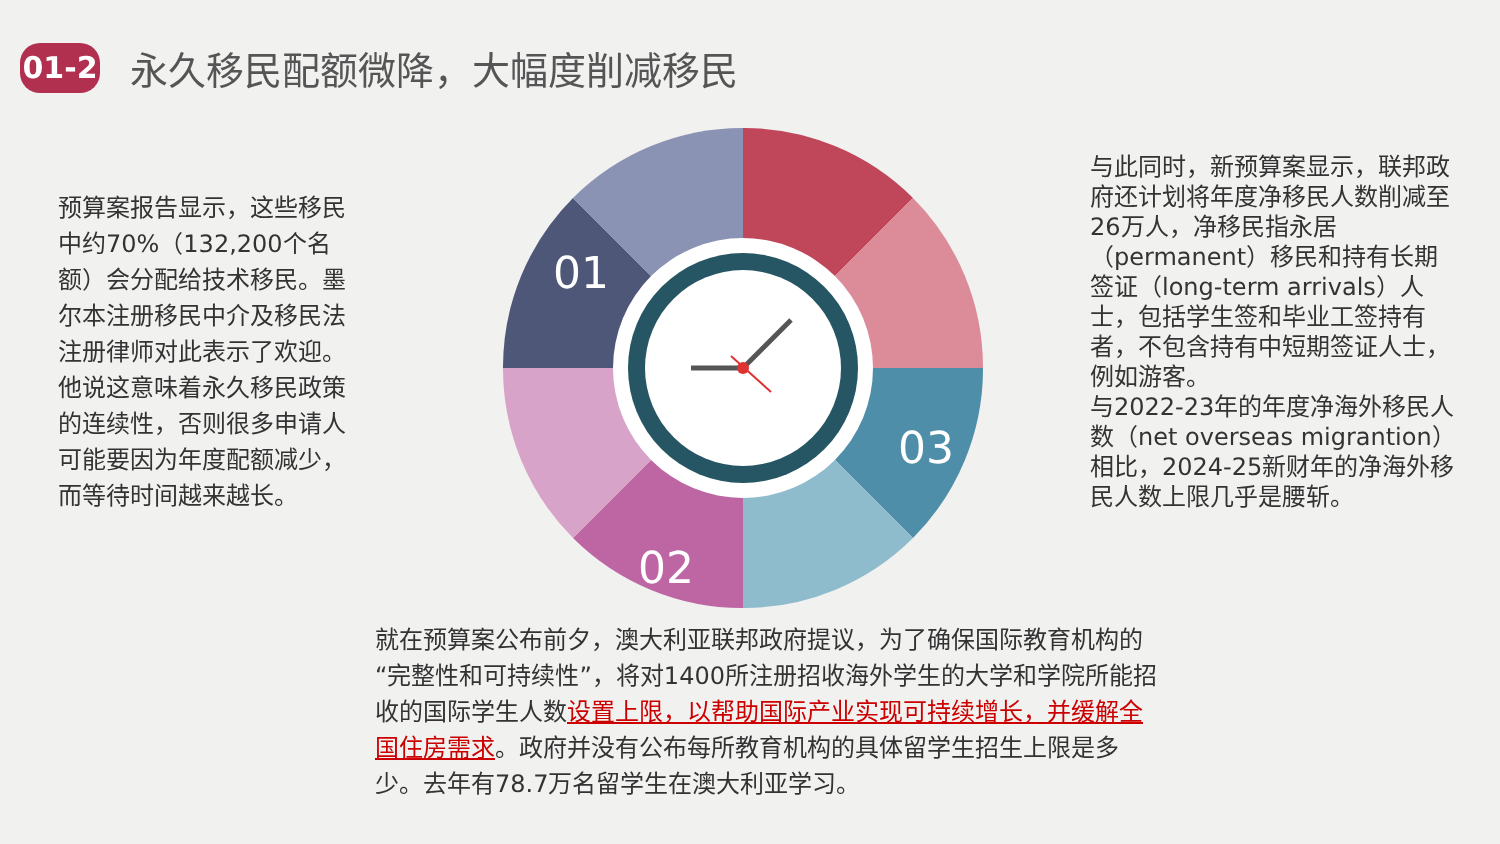01-2
永久移民配额微降，大幅度削减移民
预算案报告显示，这些移民中约70%（132,200个名额）会分配给技术移民。墨尔本注册移民中介及移民法注册律师对此表示了欢迎。他说这意味着永久移民政策的连续性，否则很多申请人可能要因为年度配额减少，而等待时间越来越长。
01
02
03
与此同时，新预算案显示，联邦政府还计划将年度净移民人数削减至26万人，净移民指永居（permanent）移民和持有长期签证（long-term arrivals）人士，包括学生签和毕业工签持有者，不包含持有中短期签证人士，例如游客。
与2022-23年的年度净海外移民人数（net overseas migrantion）相比，2024-25新财年的净海外移民人数上限几乎是腰斩。
就在预算案公布前夕，澳大利亚联邦政府提议，为了确保国际教育机构的“完整性和可持续性”，将对1400所注册招收海外学生的大学和学院所能招收的国际学生人数设置上限，以帮助国际产业实现可持续增长，并缓解全国住房需求。政府并没有公布每所教育机构的具体留学生招生上限是多少。去年有78.7万名留学生在澳大利亚学习。